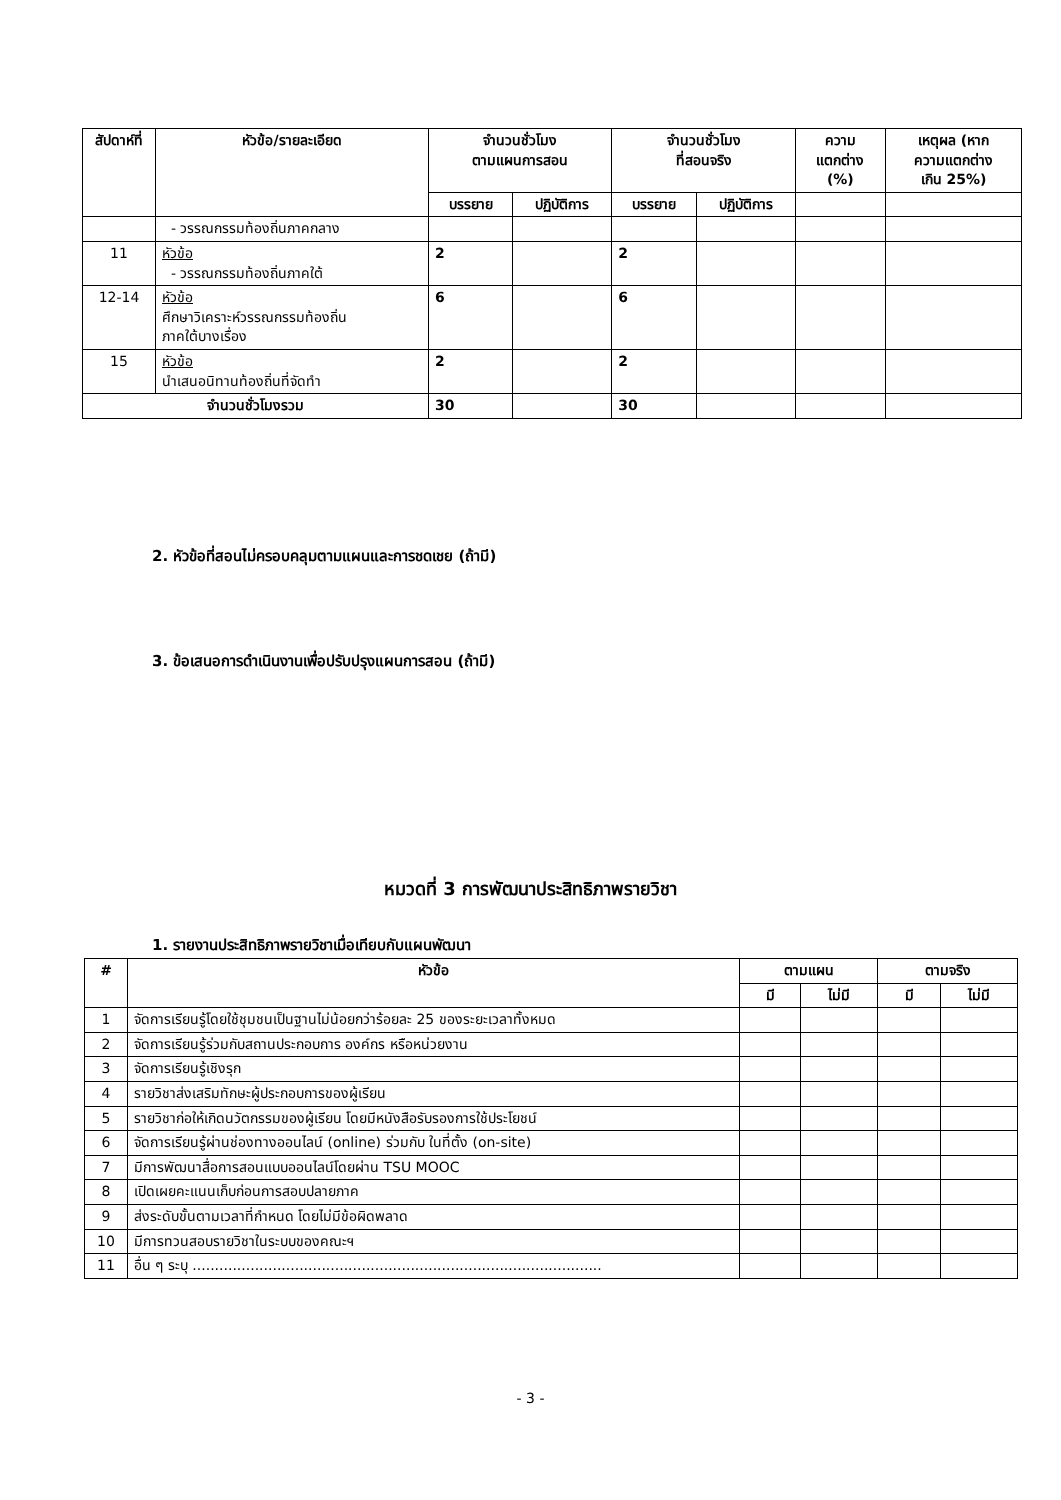| สัปดาห์ที่ | หัวข้อ/รายละเอียด | จำนวนชั่วโมง ตามแผนการสอน | | จำนวนชั่วโมง ที่สอนจริง | | ความ แตกต่าง (%) | เหตุผล (หาก ความแตกต่าง เกิน 25%) |
| --- | --- | --- | --- | --- | --- | --- | --- |
| | | บรรยาย | ปฏิบัติการ | บรรยาย | ปฏิบัติการ | | |
| | - วรรณกรรมท้องถิ่นภาคกลาง | | | | | | |
| 11 | หัวข้อ - วรรณกรรมท้องถิ่นภาคใต้ | 2 | | 2 | | | |
| 12-14 | หัวข้อ ศึกษาวิเคราะห์วรรณกรรมท้องถิ่น ภาคใต้บางเรื่อง | 6 | | 6 | | | |
| 15 | หัวข้อ นำเสนอนิทานท้องถิ่นที่จัดทำ | 2 | | 2 | | | |
| จำนวนชั่วโมงรวม | | 30 | | 30 | | | |
2. หัวข้อที่สอนไม่ครอบคลุมตามแผนและการชดเชย (ถ้ามี)
3. ข้อเสนอการดำเนินงานเพื่อปรับปรุงแผนการสอน (ถ้ามี)
หมวดที่ 3 การพัฒนาประสิทธิภาพรายวิชา
1. รายงานประสิทธิภาพรายวิชาเมื่อเทียบกับแผนพัฒนา
| # | หัวข้อ | ตามแผน | | ตามจริง | |
| --- | --- | --- | --- | --- | --- |
| | | มี | ไม่มี | มี | ไม่มี |
| 1 | จัดการเรียนรู้โดยใช้ชุมชนเป็นฐานไม่น้อยกว่าร้อยละ 25 ของระยะเวลาทั้งหมด | | | | |
| 2 | จัดการเรียนรู้ร่วมกับสถานประกอบการ องค์กร หรือหน่วยงาน | | | | |
| 3 | จัดการเรียนรู้เชิงรุก | | | | |
| 4 | รายวิชาส่งเสริมทักษะผู้ประกอบการของผู้เรียน | | | | |
| 5 | รายวิชาก่อให้เกิดนวัตกรรมของผู้เรียน โดยมีหนังสือรับรองการใช้ประโยชน์ | | | | |
| 6 | จัดการเรียนรู้ผ่านช่องทางออนไลน์ (online) ร่วมกับ ในที่ตั้ง (on-site) | | | | |
| 7 | มีการพัฒนาสื่อการสอนแบบออนไลน์โดยผ่าน TSU MOOC | | | | |
| 8 | เปิดเผยคะแนนเก็บก่อนการสอบปลายภาค | | | | |
| 9 | ส่งระดับขั้นตามเวลาที่กำหนด โดยไม่มีข้อผิดพลาด | | | | |
| 10 | มีการทวนสอบรายวิชาในระบบของคณะฯ | | | | |
| 11 | อื่น ๆ ระบุ ............................................................................................ | | | | |
- 3 -